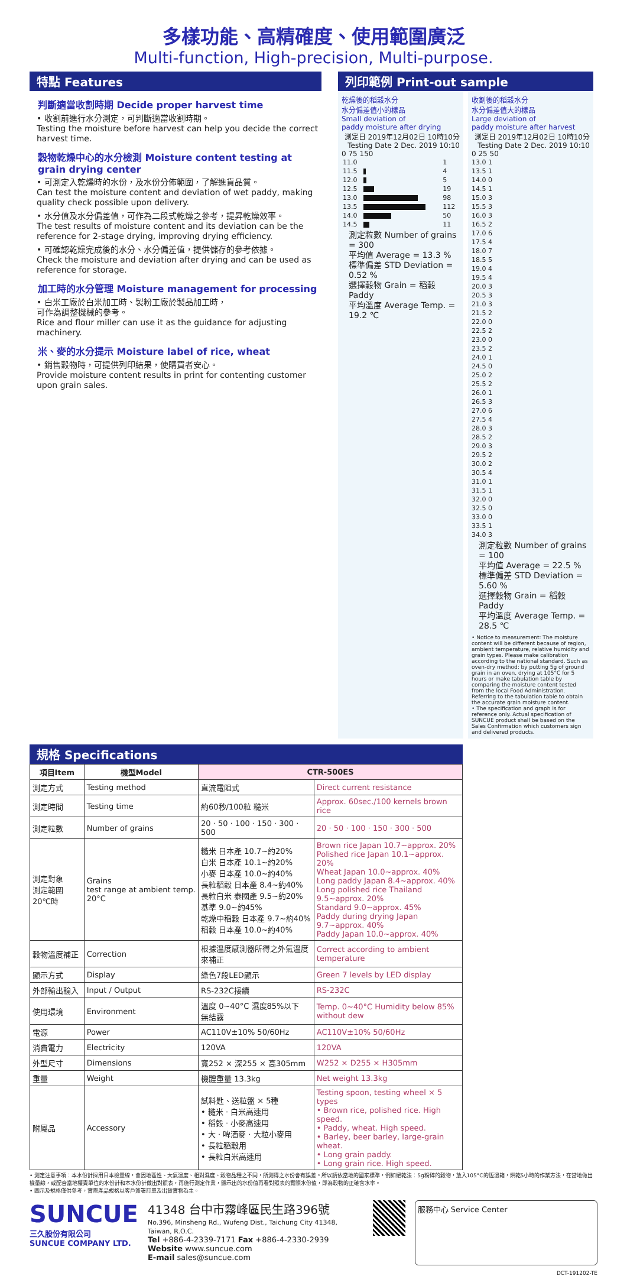多樣功能、高精確度、使用範圍廣泛
Multi-function, High-precision, Multi-purpose.
特點 Features
判斷適當收割時期 Decide proper harvest time
• 收割前進行水分測定，可判斷適當收割時期。
Testing the moisture before harvest can help you decide the correct harvest time.
穀物乾燥中心的水分檢測 Moisture content testing at grain drying center
• 可測定入乾燥時的水份，及水份分佈範圍，了解進貨品質。
Can test the moisture content and deviation of wet paddy, making quality check possible upon delivery.
• 水分值及水分偏差值，可作為二段式乾燥之參考，提昇乾燥效率。
The test results of moisture content and its deviation can be the reference for 2-stage drying, improving drying efficiency.
• 可確認乾燥完成後的水分、水分偏差值，提供儲存的參考依據。
Check the moisture and deviation after drying and can be used as reference for storage.
加工時的水分管理 Moisture management for processing
• 白米工廠於白米加工時、製粉工廠於製品加工時，
可作為調整機械的參考。
Rice and flour miller can use it as the guidance for adjusting machinery.
米、麥的水分提示 Moisture label of rice, wheat
• 銷售穀物時，可提供列印結果，使購買者安心。
Provide moisture content results in print for contenting customer upon grain sales.
列印範例 Print-out sample
乾燥後的稻穀水分
水分偏差值小的樣品
Small deviation of
paddy moisture after drying
測定日 2019年12月02日 10時10分
Testing Date 2 Dec. 2019 10:10
0 75 150
| 11.0 | | 1 |
| 11.5 | | 4 |
| 12.0 | | 5 |
| 12.5 | | 19 |
| 13.0 | | 98 |
| 13.5 | | 112 |
| 14.0 | | 50 |
| 14.5 | | 11 |
測定粒數 Number of grains = 300
平均值 Average = 13.3 %
標準偏差 STD Deviation = 0.52 %
選擇穀物 Grain = 稻穀 Paddy
平均溫度 Average Temp. = 19.2 ℃
收割後的稻穀水分
水分偏差值大的樣品
Large deviation of
paddy moisture after harvest
測定日 2019年12月02日 10時10分
Testing Date 2 Dec. 2019 10:10
0 25 50
13.0 1
13.5 1
14.0 0
14.5 1
15.0 3
15.5 3
16.0 3
16.5 2
17.0 6
17.5 4
18.0 7
18.5 5
19.0 4
19.5 4
20.0 3
20.5 3
21.0 3
21.5 2
22.0 0
22.5 2
23.0 0
23.5 2
24.0 1
24.5 0
25.0 2
25.5 2
26.0 1
26.5 3
27.0 6
27.5 4
28.0 3
28.5 2
29.0 3
29.5 2
30.0 2
30.5 4
31.0 1
31.5 1
32.0 0
32.5 0
33.0 0
33.5 1
34.0 3
測定粒數 Number of grains = 100
平均值 Average = 22.5 %
標準偏差 STD Deviation = 5.60 %
選擇穀物 Grain = 稻穀 Paddy
平均溫度 Average Temp. = 28.5 ℃
• Notice to measurement: The moisture content will be different because of region, ambient temperature, relative humidity and grain types. Please make calibration according to the national standard. Such as oven-dry method: by putting 5g of ground grain in an oven, drying at 105°C for 5 hours or make tabulation table by comparing the moisture content tested from the local Food Administration. Referring to the tabulation table to obtain the accurate grain moisture content.
• The specification and graph is for reference only. Actual specification of SUNCUE product shall be based on the Sales Confirmation which customers sign and delivered products.
規格 Specifications
| 項目Item | 機型Model | CTR-500ES | |
| --- | --- | --- | --- |
| 測定方式 | Testing method | 直流電阻式 | Direct current resistance |
| 測定時間 | Testing time | 約60秒/100粒 糙米 | Approx. 60sec./100 kernels brown rice |
| 測定粒數 | Number of grains | 20 · 50 · 100 · 150 · 300 · 500 | 20 · 50 · 100 · 150 · 300 · 500 |
| 測定對象 測定範圍 20℃時 | Grains test range at ambient temp. 20°C | 糙米 日本產 10.7~約20% 白米 日本產 10.1~約20% 小麥 日本產 10.0~約40% 長粒稻穀 日本產 8.4~約40% 長粒白米 泰國產 9.5~約20% 基準 9.0~約45% 乾燥中稻穀 日本產 9.7~約40% 稻穀 日本產 10.0~約40% | Brown rice Japan 10.7~approx. 20% Polished rice Japan 10.1~approx. 20% Wheat Japan 10.0~approx. 40% Long paddy Japan 8.4~approx. 40% Long polished rice Thailand 9.5~approx. 20% Standard 9.0~approx. 45% Paddy during drying Japan 9.7~approx. 40% Paddy Japan 10.0~approx. 40% |
| 穀物溫度補正 | Correction | 根據溫度感測器所得之外氣溫度來補正 | Correct according to ambient temperature |
| 顯示方式 | Display | 綠色7段LED顯示 | Green 7 levels by LED display |
| 外部輸出輸入 | Input / Output | RS-232C接續 | RS-232C |
| 使用環境 | Environment | 溫度 0~40°C 濕度85%以下 無結露 | Temp. 0~40°C Humidity below 85% without dew |
| 電源 | Power | AC110V±10% 50/60Hz | AC110V±10% 50/60Hz |
| 消費電力 | Electricity | 120VA | 120VA |
| 外型尺寸 | Dimensions | 寬252 × 深255 × 高305mm | W252 × D255 × H305mm |
| 重量 | Weight | 機體重量 13.3kg | Net weight 13.3kg |
| 附屬品 | Accessory | 試料匙、送粒盤 × 5種 • 糙米 · 白米高速用 • 稻穀 · 小麥高速用 • 大 · 啤酒麥 · 大粒小麥用 • 長粒稻穀用 • 長粒白米高速用 | Testing spoon, testing wheel × 5 types • Brown rice, polished rice. High speed. • Paddy, wheat. High speed. • Barley, beer barley, large-grain wheat. • Long grain paddy. • Long grain rice. High speed. |
• 測定注意事項：本水份計採用日本檢量線，會因地區性、大氣溫度、相對濕度、穀物品種之不同，所測得之水份會有誤差。所以請依當地的國家標準，例如絕乾法：5g粉碎的穀物，放入105°C的恆溫箱，烘乾5小時的作業方法，在當地做出檢量線，或配合當地權責單位的水份計和本水份計做出對照表，再施行測定作業，顯示出的水份值再看對照表的實際水份值，即為穀物的正確含水率。
• 圖示及規格僅供參考，實際產品規格以客戶簽署訂單及出貨實物為主。
SUNCUE
三久股份有限公司
SUNCUE COMPANY LTD.
41348 台中市霧峰區民生路396號
No.396, Minsheng Rd., Wufeng Dist., Taichung City 41348, Taiwan, R.O.C.
Tel +886-4-2339-7171 Fax +886-4-2330-2939
Website www.suncue.com
E-mail sales@suncue.com
服務中心 Service Center
DCT-191202-TE